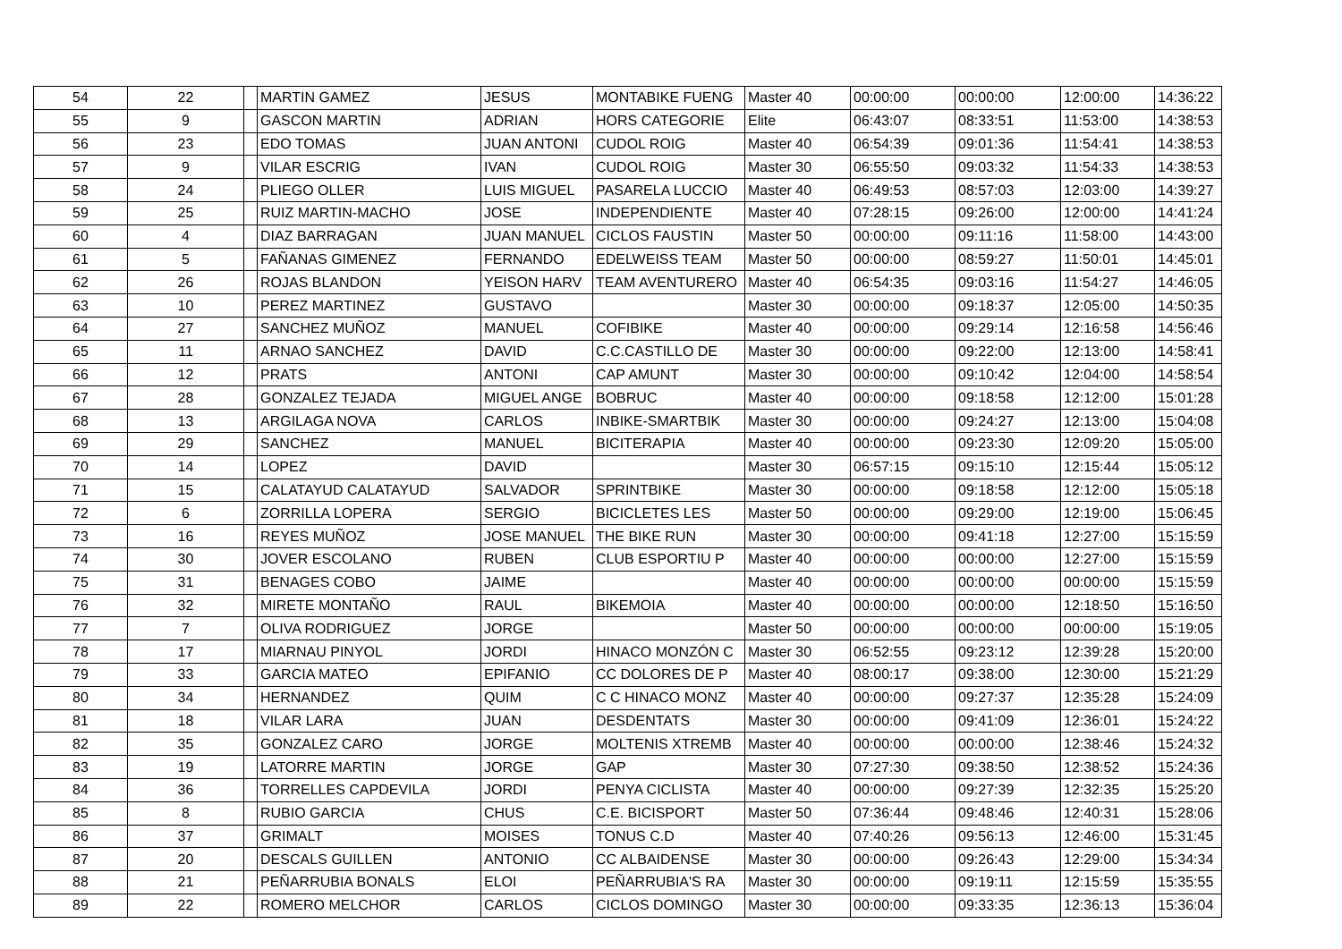| 54 | 22 | | MARTIN GAMEZ | JESUS | MONTABIKE FUENG | Master 40 | 00:00:00 | 00:00:00 | 12:00:00 | 14:36:22 |
| 55 | 9 | | GASCON MARTIN | ADRIAN | HORS CATEGORIE | Elite | 06:43:07 | 08:33:51 | 11:53:00 | 14:38:53 |
| 56 | 23 | | EDO TOMAS | JUAN ANTONI | CUDOL ROIG | Master 40 | 06:54:39 | 09:01:36 | 11:54:41 | 14:38:53 |
| 57 | 9 | | VILAR ESCRIG | IVAN | CUDOL ROIG | Master 30 | 06:55:50 | 09:03:32 | 11:54:33 | 14:38:53 |
| 58 | 24 | | PLIEGO OLLER | LUIS MIGUEL | PASARELA LUCCIO | Master 40 | 06:49:53 | 08:57:03 | 12:03:00 | 14:39:27 |
| 59 | 25 | | RUIZ MARTIN-MACHO | JOSE | INDEPENDIENTE | Master 40 | 07:28:15 | 09:26:00 | 12:00:00 | 14:41:24 |
| 60 | 4 | | DIAZ BARRAGAN | JUAN MANUEL | CICLOS FAUSTIN | Master 50 | 00:00:00 | 09:11:16 | 11:58:00 | 14:43:00 |
| 61 | 5 | | FAÑANAS GIMENEZ | FERNANDO | EDELWEISS TEAM | Master 50 | 00:00:00 | 08:59:27 | 11:50:01 | 14:45:01 |
| 62 | 26 | | ROJAS BLANDON | YEISON HARV | TEAM AVENTURERO | Master 40 | 06:54:35 | 09:03:16 | 11:54:27 | 14:46:05 |
| 63 | 10 | | PEREZ MARTINEZ | GUSTAVO | | Master 30 | 00:00:00 | 09:18:37 | 12:05:00 | 14:50:35 |
| 64 | 27 | | SANCHEZ MUÑOZ | MANUEL | COFIBIKE | Master 40 | 00:00:00 | 09:29:14 | 12:16:58 | 14:56:46 |
| 65 | 11 | | ARNAO SANCHEZ | DAVID | C.C.CASTILLO DE | Master 30 | 00:00:00 | 09:22:00 | 12:13:00 | 14:58:41 |
| 66 | 12 | | PRATS | ANTONI | CAP AMUNT | Master 30 | 00:00:00 | 09:10:42 | 12:04:00 | 14:58:54 |
| 67 | 28 | | GONZALEZ TEJADA | MIGUEL ANGE | BOBRUC | Master 40 | 00:00:00 | 09:18:58 | 12:12:00 | 15:01:28 |
| 68 | 13 | | ARGILAGA NOVA | CARLOS | INBIKE-SMARTBIK | Master 30 | 00:00:00 | 09:24:27 | 12:13:00 | 15:04:08 |
| 69 | 29 | | SANCHEZ | MANUEL | BICITERAPIA | Master 40 | 00:00:00 | 09:23:30 | 12:09:20 | 15:05:00 |
| 70 | 14 | | LOPEZ | DAVID | | Master 30 | 06:57:15 | 09:15:10 | 12:15:44 | 15:05:12 |
| 71 | 15 | | CALATAYUD CALATAYUD | SALVADOR | SPRINTBIKE | Master 30 | 00:00:00 | 09:18:58 | 12:12:00 | 15:05:18 |
| 72 | 6 | | ZORRILLA LOPERA | SERGIO | BICICLETES LES | Master 50 | 00:00:00 | 09:29:00 | 12:19:00 | 15:06:45 |
| 73 | 16 | | REYES MUÑOZ | JOSE MANUEL | THE BIKE RUN | Master 30 | 00:00:00 | 09:41:18 | 12:27:00 | 15:15:59 |
| 74 | 30 | | JOVER ESCOLANO | RUBEN | CLUB ESPORTIU P | Master 40 | 00:00:00 | 00:00:00 | 12:27:00 | 15:15:59 |
| 75 | 31 | | BENAGES COBO | JAIME | | Master 40 | 00:00:00 | 00:00:00 | 00:00:00 | 15:15:59 |
| 76 | 32 | | MIRETE MONTAÑO | RAUL | BIKEMOIA | Master 40 | 00:00:00 | 00:00:00 | 12:18:50 | 15:16:50 |
| 77 | 7 | | OLIVA RODRIGUEZ | JORGE | | Master 50 | 00:00:00 | 00:00:00 | 00:00:00 | 15:19:05 |
| 78 | 17 | | MIARNAU PINYOL | JORDI | HINACO MONZÓN C | Master 30 | 06:52:55 | 09:23:12 | 12:39:28 | 15:20:00 |
| 79 | 33 | | GARCIA MATEO | EPIFANIO | CC DOLORES DE P | Master 40 | 08:00:17 | 09:38:00 | 12:30:00 | 15:21:29 |
| 80 | 34 | | HERNANDEZ | QUIM | C C HINACO MONZ | Master 40 | 00:00:00 | 09:27:37 | 12:35:28 | 15:24:09 |
| 81 | 18 | | VILAR LARA | JUAN | DESDENTATS | Master 30 | 00:00:00 | 09:41:09 | 12:36:01 | 15:24:22 |
| 82 | 35 | | GONZALEZ CARO | JORGE | MOLTENIS XTREMB | Master 40 | 00:00:00 | 00:00:00 | 12:38:46 | 15:24:32 |
| 83 | 19 | | LATORRE MARTIN | JORGE | GAP | Master 30 | 07:27:30 | 09:38:50 | 12:38:52 | 15:24:36 |
| 84 | 36 | | TORRELLES CAPDEVILA | JORDI | PENYA CICLISTA | Master 40 | 00:00:00 | 09:27:39 | 12:32:35 | 15:25:20 |
| 85 | 8 | | RUBIO GARCIA | CHUS | C.E. BICISPORT | Master 50 | 07:36:44 | 09:48:46 | 12:40:31 | 15:28:06 |
| 86 | 37 | | GRIMALT | MOISES | TONUS C.D | Master 40 | 07:40:26 | 09:56:13 | 12:46:00 | 15:31:45 |
| 87 | 20 | | DESCALS GUILLEN | ANTONIO | CC ALBAIDENSE | Master 30 | 00:00:00 | 09:26:43 | 12:29:00 | 15:34:34 |
| 88 | 21 | | PEÑARRUBIA BONALS | ELOI | PEÑARRUBIA'S RA | Master 30 | 00:00:00 | 09:19:11 | 12:15:59 | 15:35:55 |
| 89 | 22 | | ROMERO MELCHOR | CARLOS | CICLOS DOMINGO | Master 30 | 00:00:00 | 09:33:35 | 12:36:13 | 15:36:04 |